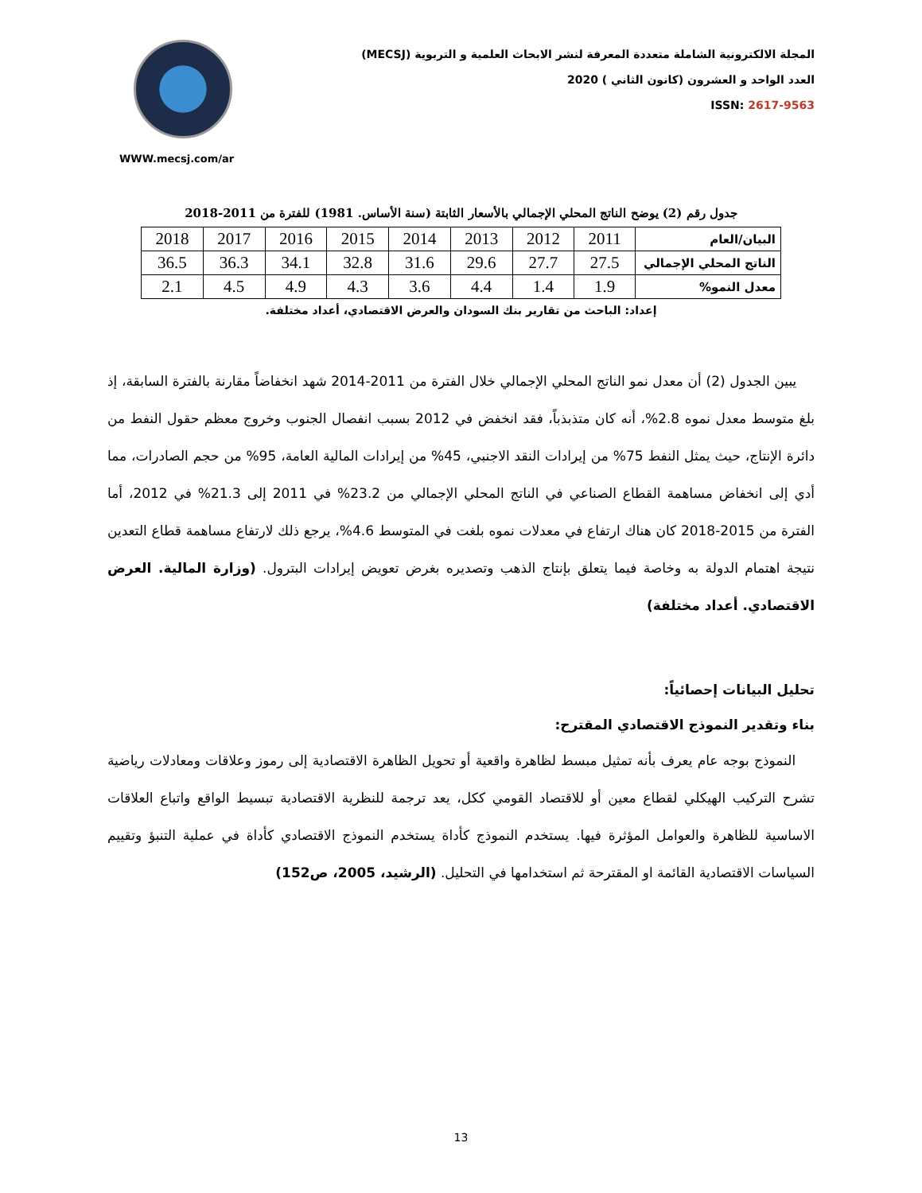WWW.mecsj.com/ar
المجلة الالكترونية الشاملة متعددة المعرفة لنشر الابحاث العلمية و التربوية (MECSJ)
العدد الواحد و العشرون (كانون الثاني ) 2020
ISSN: 2617-9563
جدول رقم (2) يوضح الناتج المحلي الإجمالي بالأسعار الثابتة (سنة الأساس. 1981) للفترة من 2011-2018
| البيان/العام | 2011 | 2012 | 2013 | 2014 | 2015 | 2016 | 2017 | 2018 |
| الناتج المحلي الإجمالي | 27.5 | 27.7 | 29.6 | 31.6 | 32.8 | 34.1 | 36.3 | 36.5 |
| معدل النمو% | 1.9 | 1.4 | 4.4 | 3.6 | 4.3 | 4.9 | 4.5 | 2.1 |
إعداد: الباحث من تقارير بنك السودان والعرض الاقتصادي، أعداد مختلفة.
يبين الجدول (2) أن معدل نمو الناتج المحلي الإجمالي خلال الفترة من 2011-2014 شهد انخفاضاً مقارنة بالفترة السابقة، إذ بلغ متوسط معدل نموه 2.8%، أنه كان متذبذباً، فقد انخفض في 2012 بسبب انفصال الجنوب وخروج معظم حقول النفط من دائرة الإنتاج، حيث يمثل النفط 75% من إيرادات النقد الاجنبي، 45% من إيرادات المالية العامة، 95% من حجم الصادرات، مما أدي إلى انخفاض مساهمة القطاع الصناعي في الناتج المحلي الإجمالي من 23.2% في 2011 إلى 21.3% في 2012، أما الفترة من 2015-2018 كان هناك ارتفاع في معدلات نموه بلغت في المتوسط 4.6%، يرجع ذلك لارتفاع مساهمة قطاع التعدين نتيجة اهتمام الدولة به وخاصة فيما يتعلق بإنتاج الذهب وتصديره بغرض تعويض إيرادات البترول. (وزارة المالية. العرض الاقتصادي. أعداد مختلفة)
تحليل البيانات إحصائياً:
بناء وتقدير النموذج الاقتصادي المقترح:
النموذج بوجه عام يعرف بأنه تمثيل مبسط لظاهرة واقعية أو تحويل الظاهرة الاقتصادية إلى رموز وعلاقات ومعادلات رياضية تشرح التركيب الهيكلي لقطاع معين أو للاقتصاد القومي ككل، يعد ترجمة للنظرية الاقتصادية تبسيط الواقع واتباع العلاقات الاساسية للظاهرة والعوامل المؤثرة فيها. يستخدم النموذج كأداة يستخدم النموذج الاقتصادي كأداة في عملية التنبؤ وتقييم السياسات الاقتصادية القائمة او المقترحة ثم استخدامها في التحليل. (الرشيد، 2005، ص152)
13